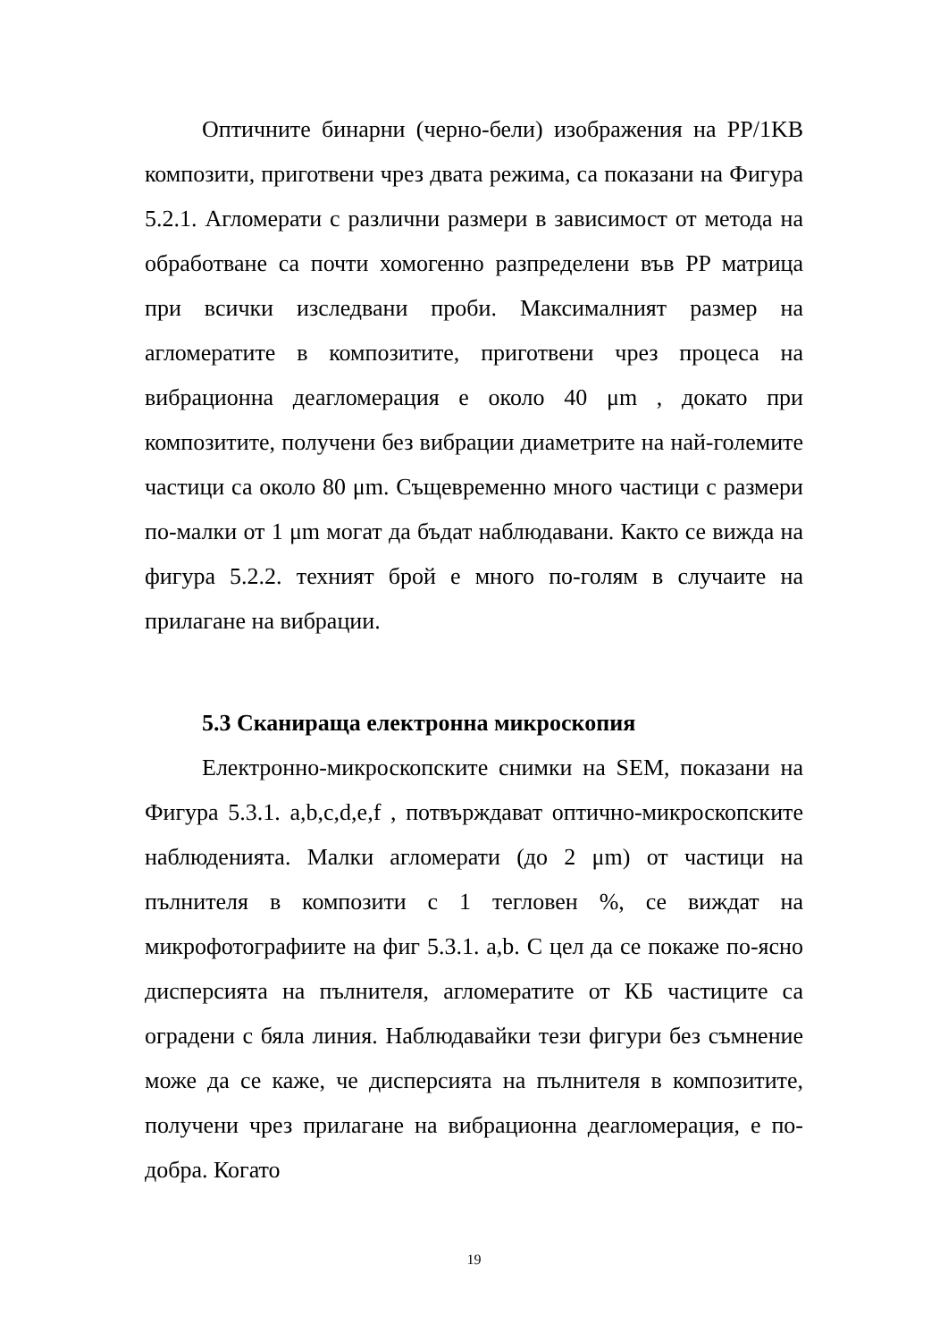Оптичните бинарни (черно-бели) изображения на PP/1KB композити, приготвени чрез двата режима, са показани на Фигура 5.2.1. Агломерати с различни размери в зависимост от метода на обработване са почти хомогенно разпределени във PP матрица при всички изследвани проби. Максималният размер на агломератите в композитите, приготвени чрез процеса на вибрационна деагломерация е около 40 μm , докато при композитите, получени без вибрации диаметрите на най-големите частици са около 80 μm. Същевременно много частици с размери по-малки от 1 μm могат да бъдат наблюдавани. Както се вижда на фигура 5.2.2. техният брой е много по-голям в случаите на прилагане на вибрации.
5.3 Сканираща електронна микроскопия
Електронно-микроскопските снимки на SEM, показани на Фигура 5.3.1. a,b,c,d,e,f , потвърждават оптично-микроскопските наблюденията. Малки агломерати (до 2 μm) от частици на пълнителя в композити с 1 тегловен %, се виждат на микрофотографиите на фиг 5.3.1. a,b. С цел да се покаже по-ясно дисперсията на пълнителя, агломератите от КБ частиците са оградени с бяла линия. Наблюдавайки тези фигури без съмнение може да се каже, че дисперсията на пълнителя в композитите, получени чрез прилагане на вибрационна деагломерация, е по-добра. Когато
19